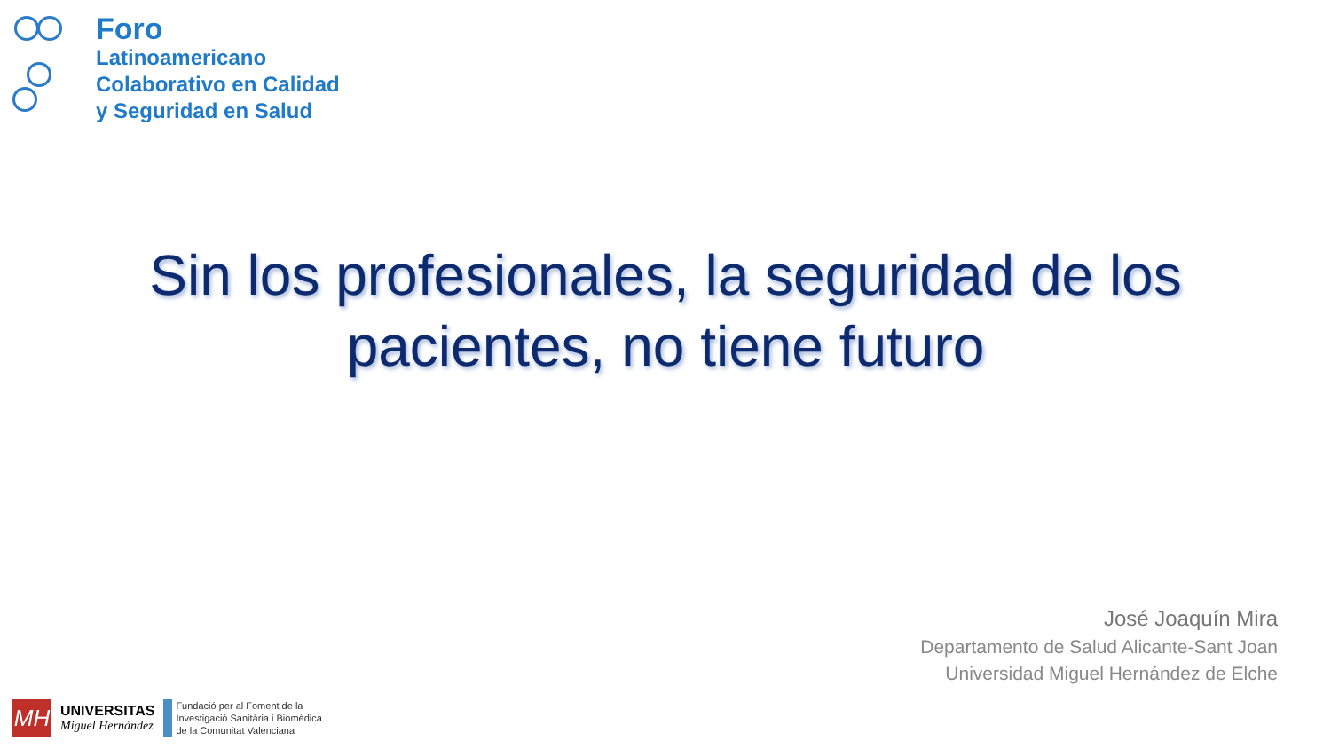Foro
Latinoamericano
Colaborativo en Calidad
y Seguridad en Salud
Sin los profesionales, la seguridad de los pacientes, no tiene futuro
José Joaquín Mira
Departamento de Salud Alicante-Sant Joan
Universidad Miguel Hernández de Elche
MH
UNIVERSITAS
Miguel Hernández
Fundació per al Foment de la
Investigació Sanitària i Biomèdica
de la Comunitat Valenciana